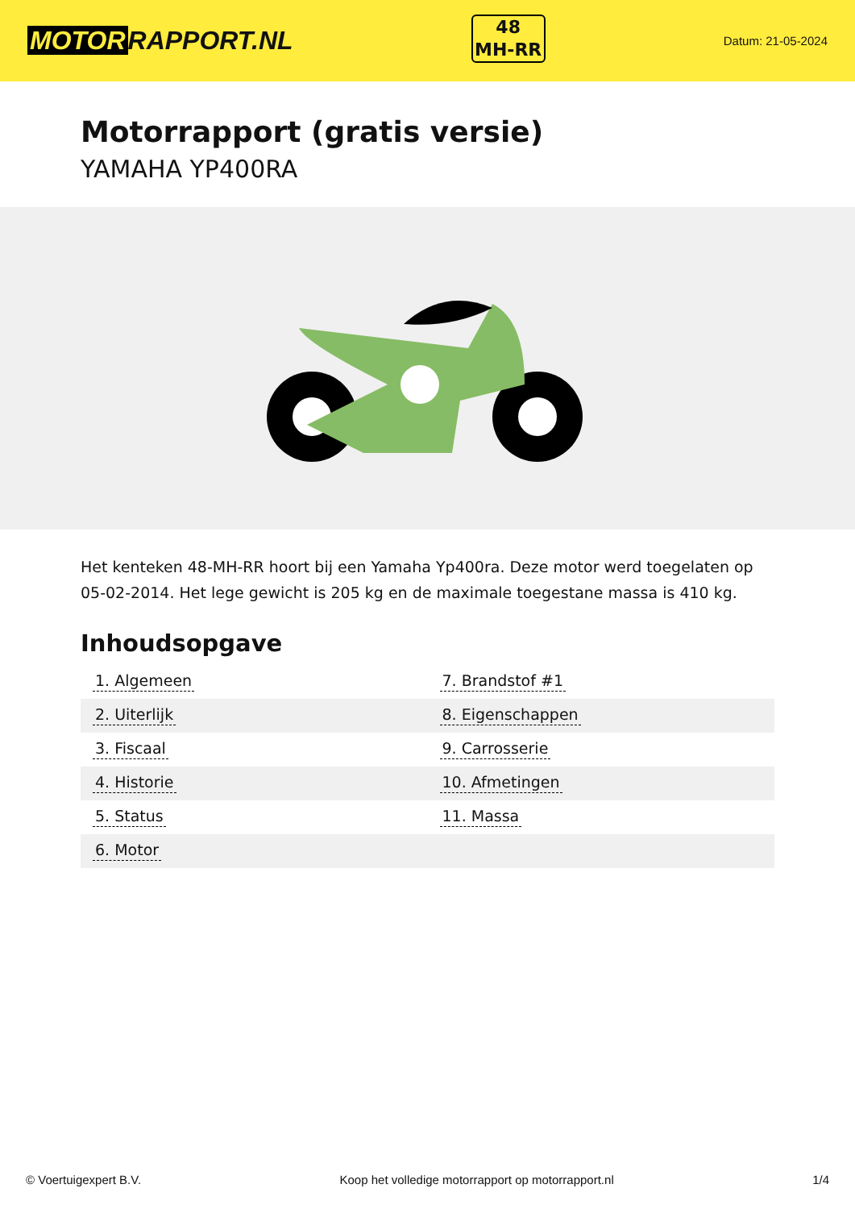MOTOR RAPPORT.NL
48
MH-RR
Datum: 21-05-2024
Motorrapport (gratis versie)
YAMAHA YP400RA
Het kenteken 48-MH-RR hoort bij een Yamaha Yp400ra. Deze motor werd toegelaten op 05-02-2014. Het lege gewicht is 205 kg en de maximale toegestane massa is 410 kg.
Inhoudsopgave
| 1. Algemeen | 7. Brandstof #1 |
| 2. Uiterlijk | 8. Eigenschappen |
| 3. Fiscaal | 9. Carrosserie |
| 4. Historie | 10. Afmetingen |
| 5. Status | 11. Massa |
| 6. Motor | |
© Voertuigexpert B.V. Koop het volledige motorrapport op motorrapport.nl 1/4